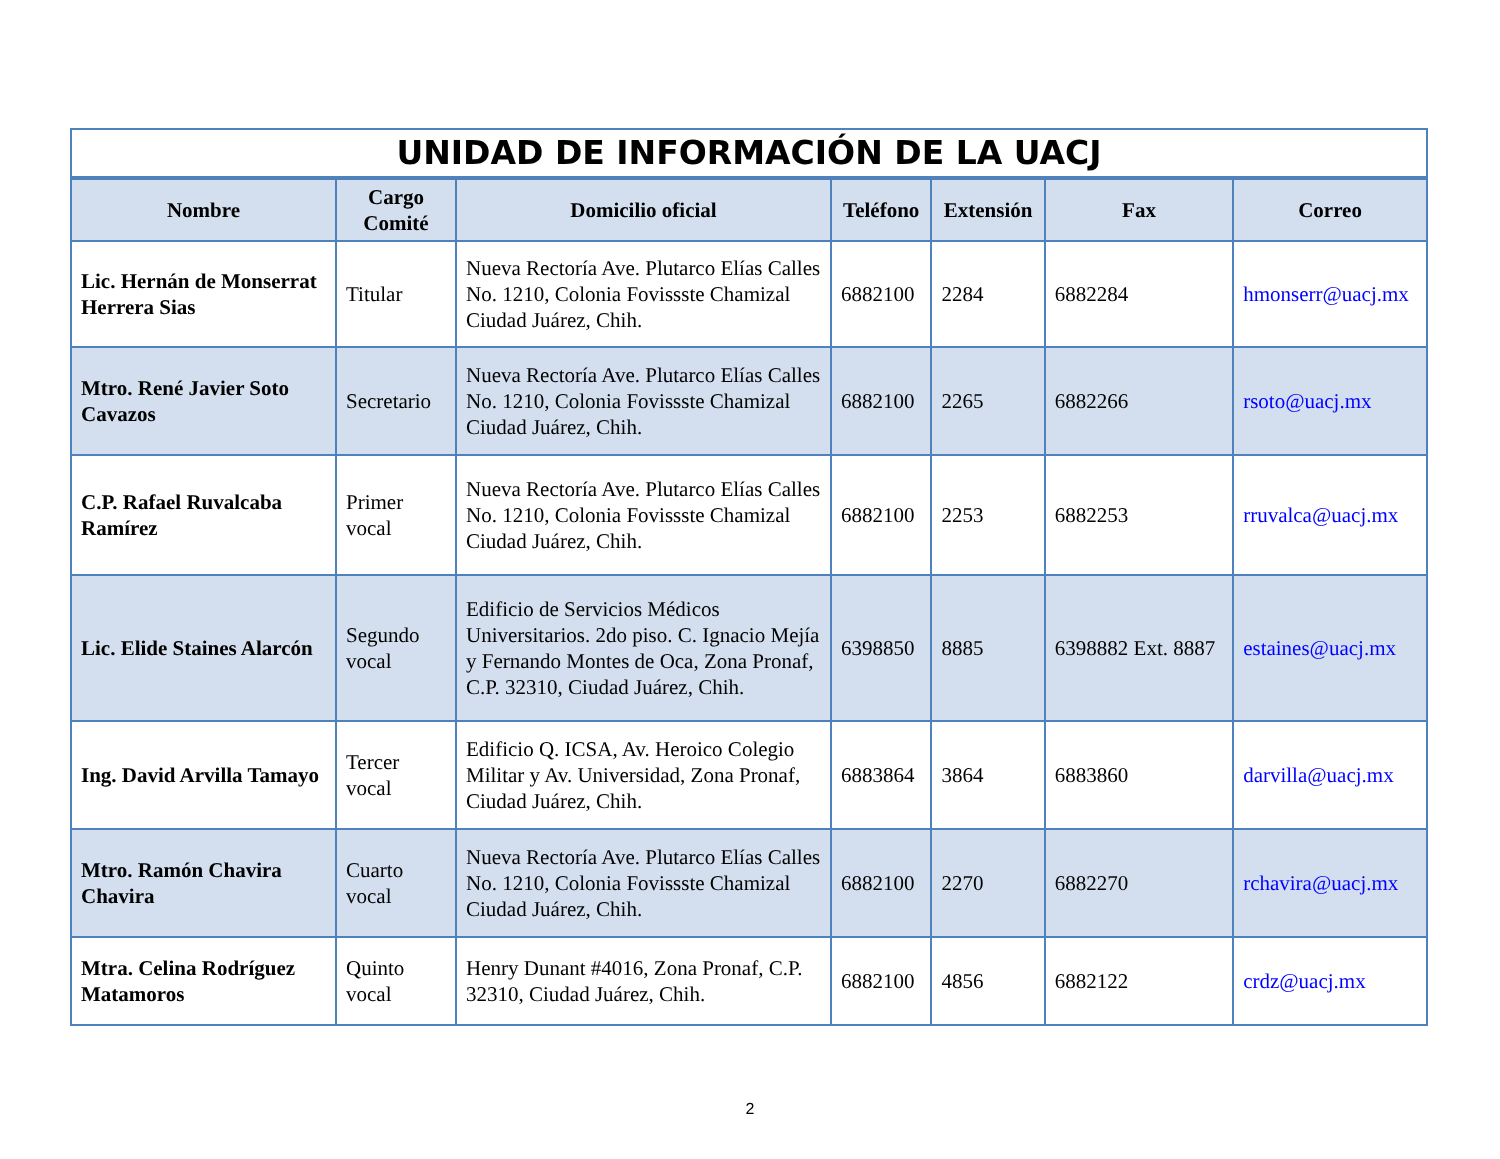| UNIDAD DE INFORMACIÓN DE LA UACJ | | | | | | |
| --- | --- | --- | --- | --- | --- | --- |
| Nombre | Cargo Comité | Domicilio oficial | Teléfono | Extensión | Fax | Correo |
| Lic. Hernán de Monserrat Herrera Sias | Titular | Nueva Rectoría Ave. Plutarco Elías Calles No. 1210, Colonia Fovissste Chamizal Ciudad Juárez, Chih. | 6882100 | 2284 | 6882284 | hmonserr@uacj.mx |
| Mtro. René Javier Soto Cavazos | Secretario | Nueva Rectoría Ave. Plutarco Elías Calles No. 1210, Colonia Fovissste Chamizal Ciudad Juárez, Chih. | 6882100 | 2265 | 6882266 | rsoto@uacj.mx |
| C.P. Rafael Ruvalcaba Ramírez | Primer vocal | Nueva Rectoría Ave. Plutarco Elías Calles No. 1210, Colonia Fovissste Chamizal Ciudad Juárez, Chih. | 6882100 | 2253 | 6882253 | rruvalca@uacj.mx |
| Lic. Elide Staines Alarcón | Segundo vocal | Edificio de Servicios Médicos Universitarios. 2do piso. C. Ignacio Mejía y Fernando Montes de Oca, Zona Pronaf, C.P. 32310, Ciudad Juárez, Chih. | 6398850 | 8885 | 6398882 Ext. 8887 | estaines@uacj.mx |
| Ing. David Arvilla Tamayo | Tercer vocal | Edificio Q. ICSA, Av. Heroico Colegio Militar y Av. Universidad, Zona Pronaf, Ciudad Juárez, Chih. | 6883864 | 3864 | 6883860 | darvilla@uacj.mx |
| Mtro. Ramón Chavira Chavira | Cuarto vocal | Nueva Rectoría Ave. Plutarco Elías Calles No. 1210, Colonia Fovissste Chamizal Ciudad Juárez, Chih. | 6882100 | 2270 | 6882270 | rchavira@uacj.mx |
| Mtra. Celina Rodríguez Matamoros | Quinto vocal | Henry Dunant #4016, Zona Pronaf, C.P. 32310, Ciudad Juárez, Chih. | 6882100 | 4856 | 6882122 | crdz@uacj.mx |
2